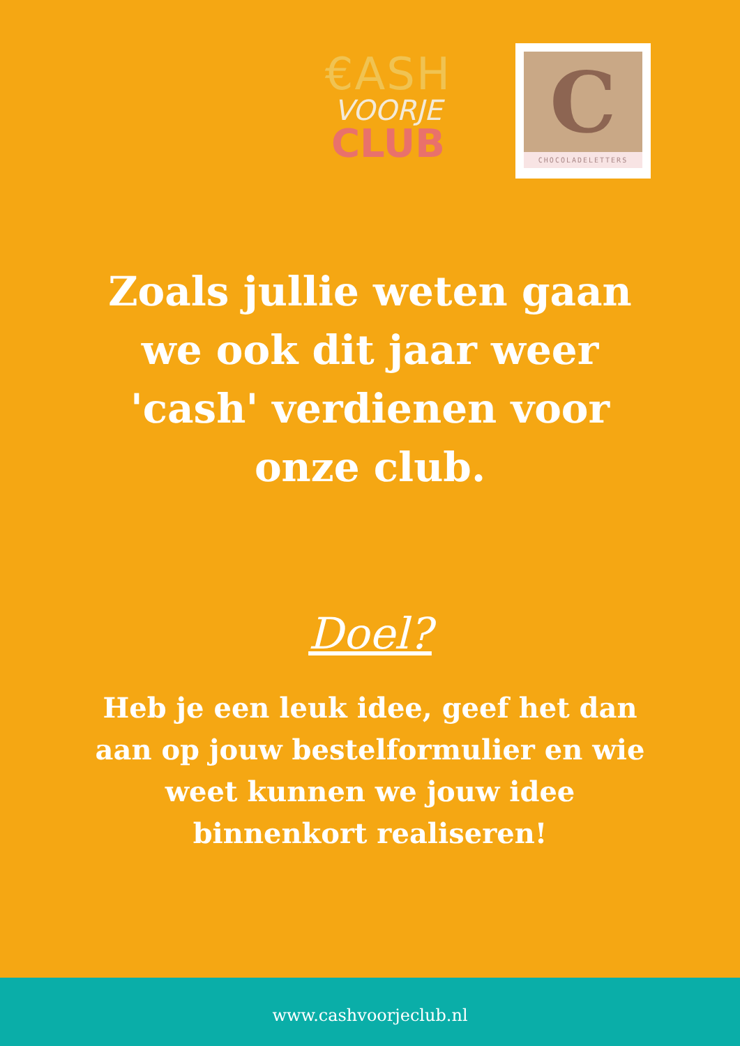€ASH
VOORJE
CLUB
C
CHOCOLADELETTERS
Zoals jullie weten gaan we ook dit jaar weer 'cash' verdienen voor onze club.
Doel?
Heb je een leuk idee, geef het dan aan op jouw bestelformulier en wie weet kunnen we jouw idee binnenkort realiseren!
www.cashvoorjeclub.nl